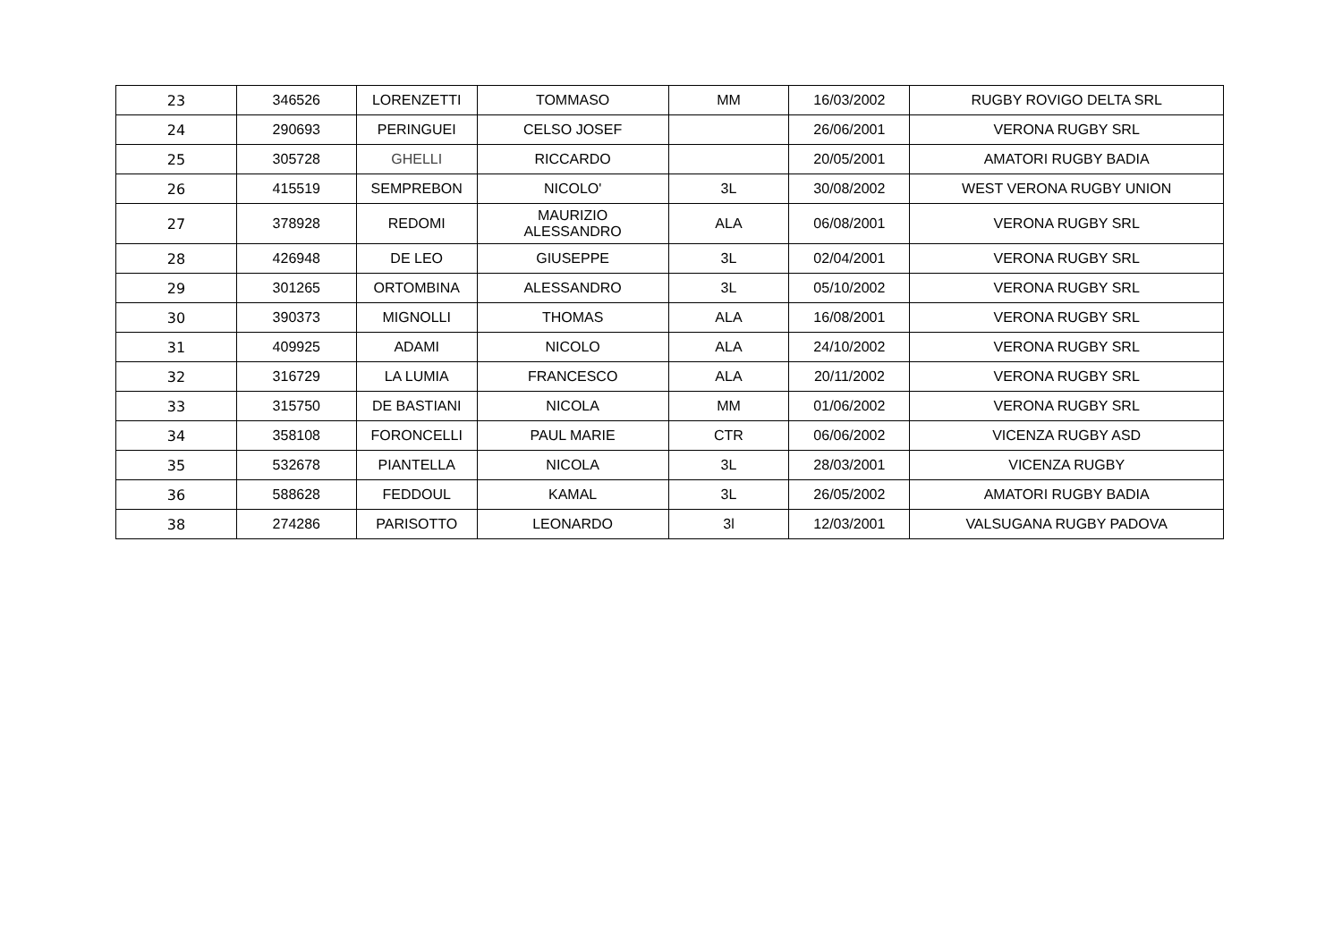| 23 | 346526 | LORENZETTI | TOMMASO | MM | 16/03/2002 | RUGBY ROVIGO DELTA SRL |
| 24 | 290693 | PERINGUEI | CELSO JOSEF | | 26/06/2001 | VERONA RUGBY SRL |
| 25 | 305728 | GHELLI | RICCARDO | | 20/05/2001 | AMATORI RUGBY BADIA |
| 26 | 415519 | SEMPREBON | NICOLO' | 3L | 30/08/2002 | WEST VERONA RUGBY UNION |
| 27 | 378928 | REDOMI | MAURIZIO ALESSANDRO | ALA | 06/08/2001 | VERONA RUGBY SRL |
| 28 | 426948 | DE LEO | GIUSEPPE | 3L | 02/04/2001 | VERONA RUGBY SRL |
| 29 | 301265 | ORTOMBINA | ALESSANDRO | 3L | 05/10/2002 | VERONA RUGBY SRL |
| 30 | 390373 | MIGNOLLI | THOMAS | ALA | 16/08/2001 | VERONA RUGBY SRL |
| 31 | 409925 | ADAMI | NICOLO | ALA | 24/10/2002 | VERONA RUGBY SRL |
| 32 | 316729 | LA LUMIA | FRANCESCO | ALA | 20/11/2002 | VERONA RUGBY SRL |
| 33 | 315750 | DE BASTIANI | NICOLA | MM | 01/06/2002 | VERONA RUGBY SRL |
| 34 | 358108 | FORONCELLI | PAUL MARIE | CTR | 06/06/2002 | VICENZA RUGBY ASD |
| 35 | 532678 | PIANTELLA | NICOLA | 3L | 28/03/2001 | VICENZA RUGBY |
| 36 | 588628 | FEDDOUL | KAMAL | 3L | 26/05/2002 | AMATORI RUGBY BADIA |
| 38 | 274286 | PARISOTTO | LEONARDO | 3l | 12/03/2001 | VALSUGANA RUGBY PADOVA |